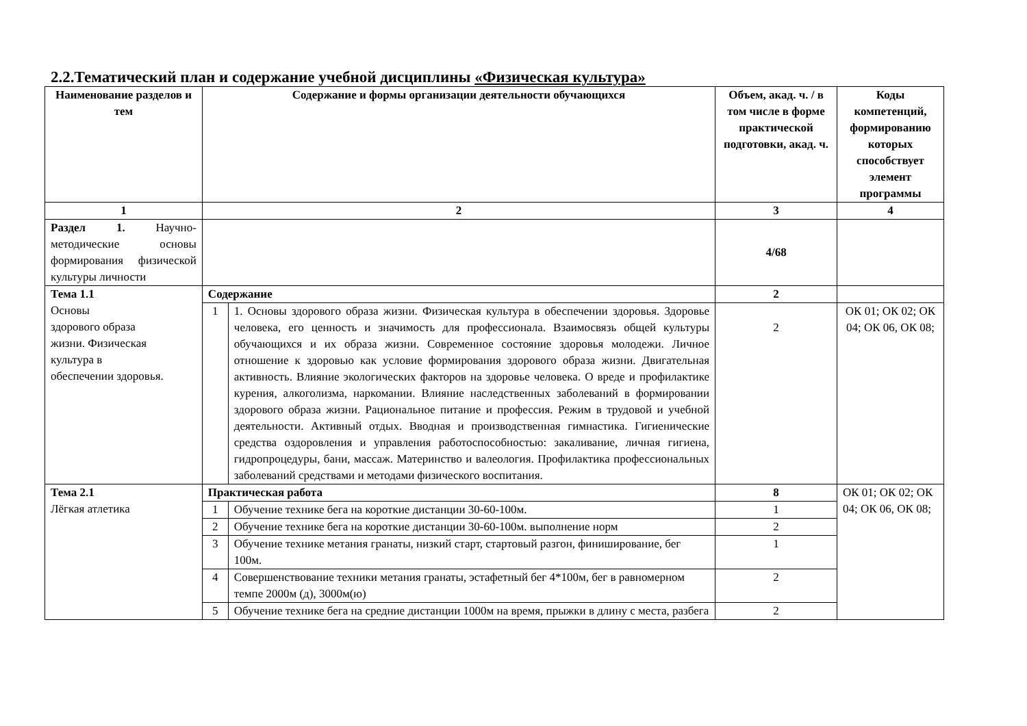2.2.Тематический план и содержание учебной дисциплины «Физическая культура»
| Наименование разделов и тем | Содержание и формы организации деятельности обучающихся | | Объем, акад. ч. / в том числе в форме практической подготовки, акад. ч. | Коды компетенций, формированию которых способствует элемент программы |
| --- | --- | --- | --- | --- |
| 1 | 2 | | 3 | 4 |
| Раздел 1. Научно-методические основы формирования физической культуры личности | | | 4/68 | |
| Тема 1.1 Основы здорового образа жизни. Физическая культура в обеспечении здоровья. | Содержание | | 2 | |
| | 1 | 1. Основы здорового образа жизни. Физическая культура в обеспечении здоровья. Здоровье человека, его ценность и значимость для профессионала. Взаимосвязь общей культуры обучающихся и их образа жизни. Современное состояние здоровья молодежи. Личное отношение к здоровью как условие формирования здорового образа жизни. Двигательная активность. Влияние экологических факторов на здоровье человека. О вреде и профилактике курения, алкоголизма, наркомании. Влияние наследственных заболеваний в формировании здорового образа жизни. Рациональное питание и профессия. Режим в трудовой и учебной деятельности. Активный отдых. Вводная и производственная гимнастика. Гигиенические средства оздоровления и управления работоспособностью: закаливание, личная гигиена, гидропроцедуры, бани, массаж. Материнство и валеология. Профилактика профессиональных заболеваний средствами и методами физического воспитания. | 2 | ОК 01; ОК 02; ОК 04; ОК 06, ОК 08; |
| Тема 2.1 Лёгкая атлетика | Практическая работа | | 8 | ОК 01; ОК 02; ОК 04; ОК 06, ОК 08; |
| | 1 | Обучение технике бега на короткие дистанции 30-60-100м. | 1 | |
| | 2 | Обучение технике бега на короткие дистанции 30-60-100м. выполнение норм | 2 | |
| | 3 | Обучение технике метания гранаты, низкий старт, стартовый разгон, финиширование, бег 100м. | 1 | |
| | 4 | Совершенствование техники метания гранаты, эстафетный бег 4*100м, бег в равномерном темпе 2000м (д), 3000м(ю) | 2 | |
| | 5 | Обучение технике бега на средние дистанции 1000м на время, прыжки в длину с места, разбега | 2 | |